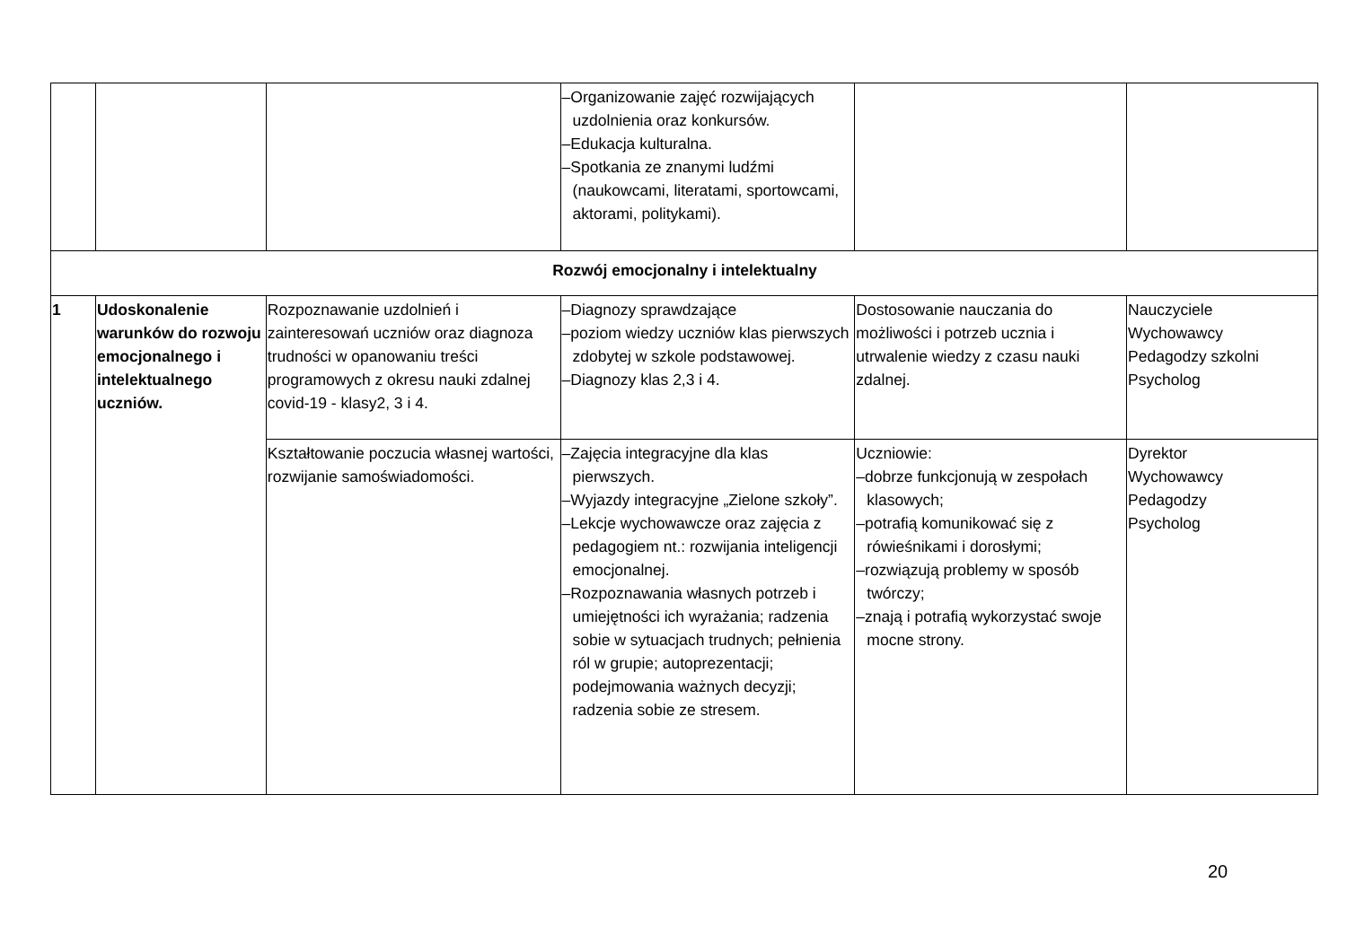| | | | –Organizowanie zajęć rozwijających uzdolnienia oraz konkursów. –Edukacja kulturalna. –Spotkania ze znanymi ludźmi (naukowcami, literatami, sportowcami, aktorami, politykami). | | |
| Rozwój emocjonalny i intelektualny | | | | | |
| 1 | Udoskonalenie warunków do rozwoju emocjonalnego i intelektualnego uczniów. | Rozpoznawanie uzdolnień i zainteresowań uczniów oraz diagnoza trudności w opanowaniu treści programowych z okresu nauki zdalnej covid-19 - klasy2, 3 i 4. | –Diagnozy sprawdzające –poziom wiedzy uczniów klas pierwszych zdobytej w szkole podstawowej. –Diagnozy klas 2,3 i 4. | Dostosowanie nauczania do możliwości i potrzeb ucznia i utrwalenie wiedzy z czasu nauki zdalnej. | Nauczyciele Wychowawcy Pedagodzy szkolni Psycholog |
| | | Kształtowanie poczucia własnej wartości, rozwijanie samoświadomości. | –Zajęcia integracyjne dla klas pierwszych. –Wyjazdy integracyjne „Zielone szkoły”. –Lekcje wychowawcze oraz zajęcia z pedagogiem nt.: rozwijania inteligencji emocjonalnej. –Rozpoznawania własnych potrzeb i umiejętności ich wyrażania; radzenia sobie w sytuacjach trudnych; pełnienia ról w grupie; autoprezentacji; podejmowania ważnych decyzji; radzenia sobie ze stresem. | Uczniowie: –dobrze funkcjonują w zespołach klasowych; –potrafią komunikować się z rówieśnikami i dorosłymi; –rozwiązują problemy w sposób twórczy; –znają i potrafią wykorzystać swoje mocne strony. | Dyrektor Wychowawcy Pedagodzy Psycholog |
20